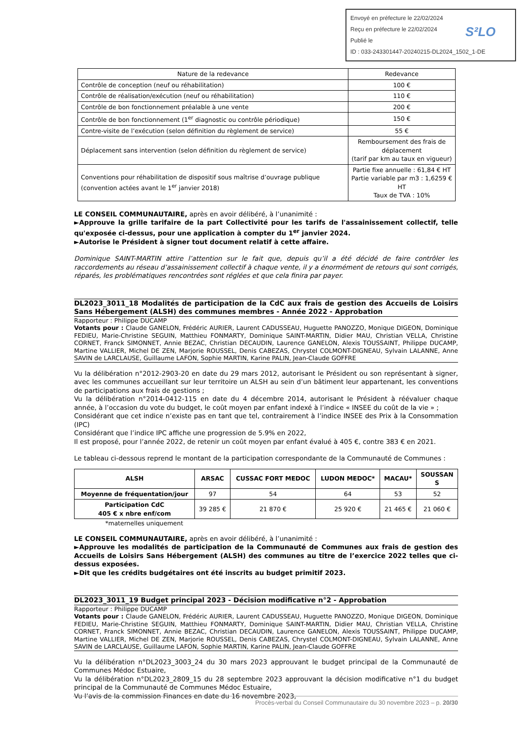Envoyé en préfecture le 22/02/2024
Reçu en préfecture le 22/02/2024
Publié le
ID : 033-243301447-20240215-DL2024_1502_1-DE
S²LO
| Nature de la redevance | Redevance |
| --- | --- |
| Contrôle de conception (neuf ou réhabilitation) | 100 € |
| Contrôle de réalisation/exécution (neuf ou réhabilitation) | 110 € |
| Contrôle de bon fonctionnement préalable à une vente | 200 € |
| Contrôle de bon fonctionnement (1<sup>er</sup> diagnostic ou contrôle périodique) | 150 € |
| Contre-visite de l’exécution (selon définition du règlement de service) | 55 € |
| Déplacement sans intervention (selon définition du règlement de service) | Remboursement des frais de déplacement (tarif par km au taux en vigueur) |
| Conventions pour réhabilitation de dispositif sous maîtrise d’ouvrage publique (convention actées avant le 1<sup>er</sup> janvier 2018) | Partie fixe annuelle : 61,84 € HT Partie variable par m3 : 1,6259 € HT Taux de TVA : 10% |
LE CONSEIL COMMUNAUTAIRE, après en avoir délibéré, à l’unanimité :
►Approuve la grille tarifaire de la part Collectivité pour les tarifs de l'assainissement collectif, telle qu'exposée ci-dessus, pour une application à compter du 1<sup>er</sup> janvier 2024.
►Autorise le Président à signer tout document relatif à cette affaire.
Dominique SAINT-MARTIN attire l’attention sur le fait que, depuis qu’il a été décidé de faire contrôler les raccordements au réseau d’assainissement collectif à chaque vente, il y a énormément de retours qui sont corrigés, réparés, les problématiques rencontrées sont réglées et que cela finira par payer.
DL2023_3011_18 Modalités de participation de la CdC aux frais de gestion des Accueils de Loisirs Sans Hébergement (ALSH) des communes membres - Année 2022 - Approbation
Rapporteur : Philippe DUCAMP
Votants pour : Claude GANELON, Frédéric AURIER, Laurent CADUSSEAU, Huguette PANOZZO, Monique DIGEON, Dominique FEDIEU, Marie-Christine SEGUIN, Matthieu FONMARTY, Dominique SAINT-MARTIN, Didier MAU, Christian VELLA, Christine CORNET, Franck SIMONNET, Annie BEZAC, Christian DECAUDIN, Laurence GANELON, Alexis TOUSSAINT, Philippe DUCAMP, Martine VALLIER, Michel DE ZEN, Marjorie ROUSSEL, Denis CABEZAS, Chrystel COLMONT-DIGNEAU, Sylvain LALANNE, Anne SAVIN de LARCLAUSE, Guillaume LAFON, Sophie MARTIN, Karine PALIN, Jean-Claude GOFFRE
Vu la délibération n°2012-2903-20 en date du 29 mars 2012, autorisant le Président ou son représentant à signer, avec les communes accueillant sur leur territoire un ALSH au sein d’un bâtiment leur appartenant, les conventions de participations aux frais de gestions ;
Vu la délibération n°2014-0412-115 en date du 4 décembre 2014, autorisant le Président à réévaluer chaque année, à l’occasion du vote du budget, le coût moyen par enfant indexé à l’indice « INSEE du coût de la vie » ;
Considérant que cet indice n’existe pas en tant que tel, contrairement à l’indice INSEE des Prix à la Consommation (IPC)
Considérant que l’indice IPC affiche une progression de 5.9% en 2022,
Il est proposé, pour l’année 2022, de retenir un coût moyen par enfant évalué à 405 €, contre 383 € en 2021.
Le tableau ci-dessous reprend le montant de la participation correspondante de la Communauté de Communes :
| ALSH | ARSAC | CUSSAC FORT MEDOC | LUDON MEDOC* | MACAU* | SOUSSAN S |
| --- | --- | --- | --- | --- | --- |
| Moyenne de fréquentation/jour | 97 | 54 | 64 | 53 | 52 |
| Participation CdC 405 € x nbre enf/com | 39 285 € | 21 870 € | 25 920 € | 21 465 € | 21 060 € |
*maternelles uniquement
LE CONSEIL COMMUNAUTAIRE, après en avoir délibéré, à l’unanimité :
►Approuve les modalités de participation de la Communauté de Communes aux frais de gestion des Accueils de Loisirs Sans Hébergement (ALSH) des communes au titre de l’exercice 2022 telles que ci-dessus exposées.
►Dit que les crédits budgétaires ont été inscrits au budget primitif 2023.
DL2023_3011_19 Budget principal 2023 - Décision modificative n°2 - Approbation
Rapporteur : Philippe DUCAMP
Votants pour : Claude GANELON, Frédéric AURIER, Laurent CADUSSEAU, Huguette PANOZZO, Monique DIGEON, Dominique FEDIEU, Marie-Christine SEGUIN, Matthieu FONMARTY, Dominique SAINT-MARTIN, Didier MAU, Christian VELLA, Christine CORNET, Franck SIMONNET, Annie BEZAC, Christian DECAUDIN, Laurence GANELON, Alexis TOUSSAINT, Philippe DUCAMP, Martine VALLIER, Michel DE ZEN, Marjorie ROUSSEL, Denis CABEZAS, Chrystel COLMONT-DIGNEAU, Sylvain LALANNE, Anne SAVIN de LARCLAUSE, Guillaume LAFON, Sophie MARTIN, Karine PALIN, Jean-Claude GOFFRE
Vu la délibération n°DL2023_3003_24 du 30 mars 2023 approuvant le budget principal de la Communauté de Communes Médoc Estuaire,
Vu la délibération n°DL2023_2809_15 du 28 septembre 2023 approuvant la décision modificative n°1 du budget principal de la Communauté de Communes Médoc Estuaire,
Vu l’avis de la commission Finances en date du 16 novembre 2023,
Procès-verbal du Conseil Communautaire du 30 novembre 2023 – p. 20/30